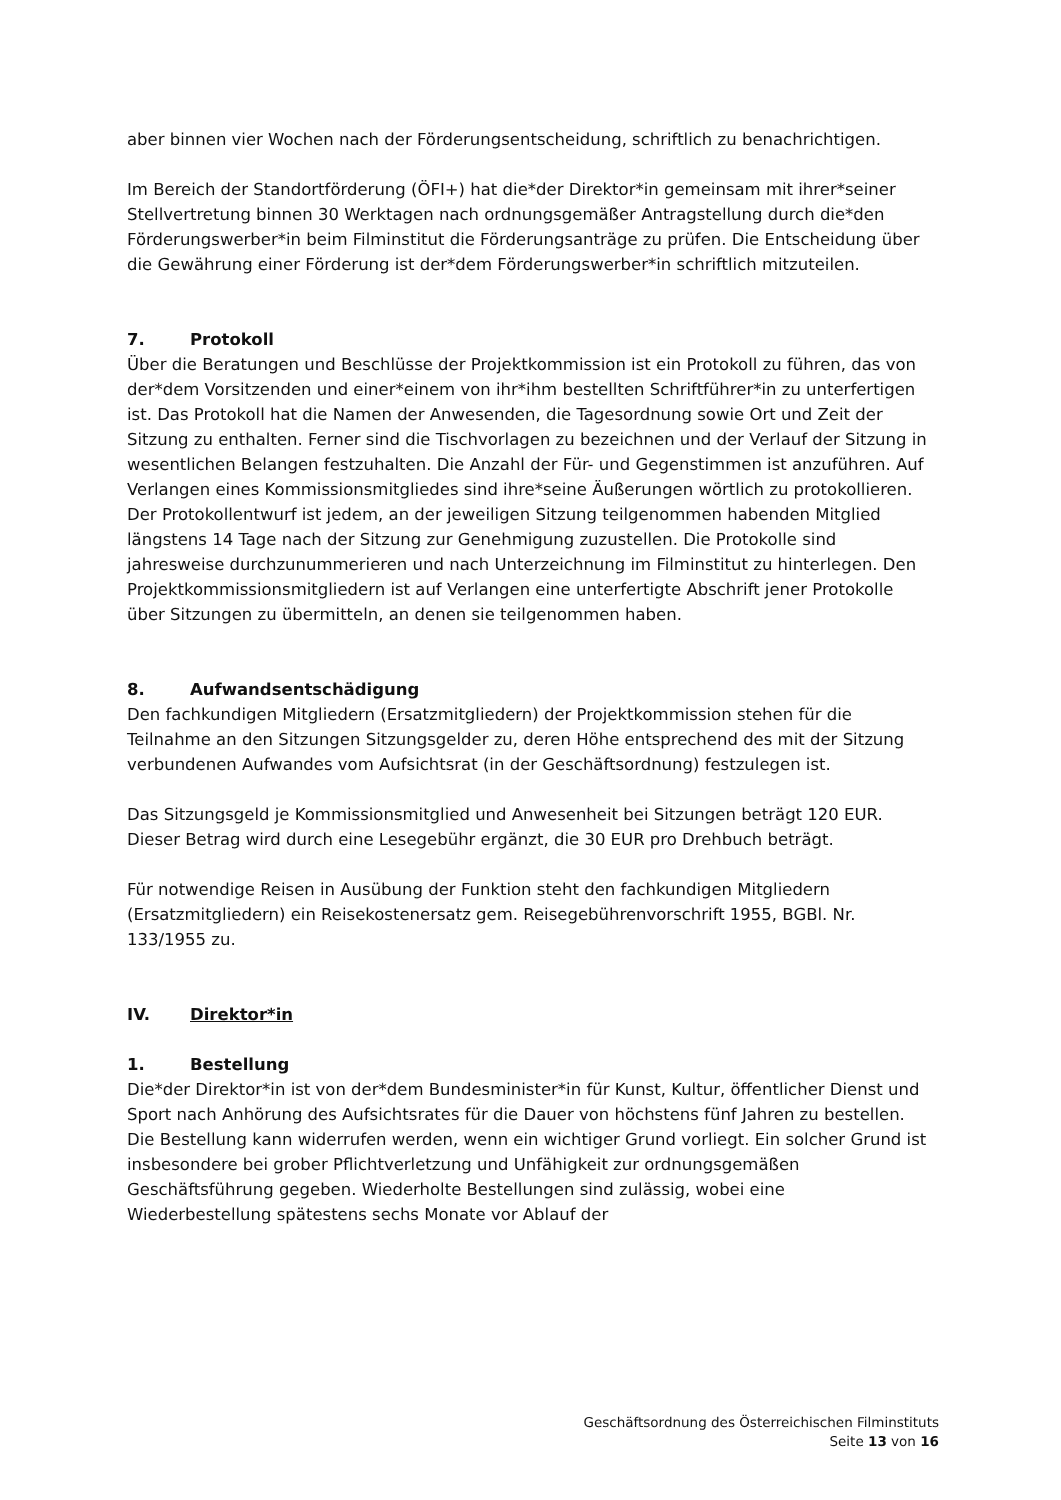aber binnen vier Wochen nach der Förderungsentscheidung, schriftlich zu benachrichtigen.
Im Bereich der Standortförderung (ÖFI+) hat die*der Direktor*in gemeinsam mit ihrer*seiner Stellvertretung binnen 30 Werktagen nach ordnungsgemäßer Antragstellung durch die*den Förderungswerber*in beim Filminstitut die Förderungsanträge zu prüfen. Die Entscheidung über die Gewährung einer Förderung ist der*dem Förderungswerber*in schriftlich mitzuteilen.
7. Protokoll
Über die Beratungen und Beschlüsse der Projektkommission ist ein Protokoll zu führen, das von der*dem Vorsitzenden und einer*einem von ihr*ihm bestellten Schriftführer*in zu unterfertigen ist. Das Protokoll hat die Namen der Anwesenden, die Tagesordnung sowie Ort und Zeit der Sitzung zu enthalten. Ferner sind die Tischvorlagen zu bezeichnen und der Verlauf der Sitzung in wesentlichen Belangen festzuhalten. Die Anzahl der Für- und Gegenstimmen ist anzuführen. Auf Verlangen eines Kommissionsmitgliedes sind ihre*seine Äußerungen wörtlich zu protokollieren. Der Protokollentwurf ist jedem, an der jeweiligen Sitzung teilgenommen habenden Mitglied längstens 14 Tage nach der Sitzung zur Genehmigung zuzustellen. Die Protokolle sind jahresweise durchzunummerieren und nach Unterzeichnung im Filminstitut zu hinterlegen. Den Projektkommissionsmitgliedern ist auf Verlangen eine unterfertigte Abschrift jener Protokolle über Sitzungen zu übermitteln, an denen sie teilgenommen haben.
8. Aufwandsentschädigung
Den fachkundigen Mitgliedern (Ersatzmitgliedern) der Projektkommission stehen für die Teilnahme an den Sitzungen Sitzungsgelder zu, deren Höhe entsprechend des mit der Sitzung verbundenen Aufwandes vom Aufsichtsrat (in der Geschäftsordnung) festzulegen ist.
Das Sitzungsgeld je Kommissionsmitglied und Anwesenheit bei Sitzungen beträgt 120 EUR. Dieser Betrag wird durch eine Lesegebühr ergänzt, die 30 EUR pro Drehbuch beträgt.
Für notwendige Reisen in Ausübung der Funktion steht den fachkundigen Mitgliedern (Ersatzmitgliedern) ein Reisekostenersatz gem. Reisegebührenvorschrift 1955, BGBl. Nr. 133/1955 zu.
IV. Direktor*in
1. Bestellung
Die*der Direktor*in ist von der*dem Bundesminister*in für Kunst, Kultur, öffentlicher Dienst und Sport nach Anhörung des Aufsichtsrates für die Dauer von höchstens fünf Jahren zu bestellen. Die Bestellung kann widerrufen werden, wenn ein wichtiger Grund vorliegt. Ein solcher Grund ist insbesondere bei grober Pflichtverletzung und Unfähigkeit zur ordnungsgemäßen Geschäftsführung gegeben. Wiederholte Bestellungen sind zulässig, wobei eine Wiederbestellung spätestens sechs Monate vor Ablauf der
Geschäftsordnung des Österreichischen Filminstituts
Seite 13 von 16